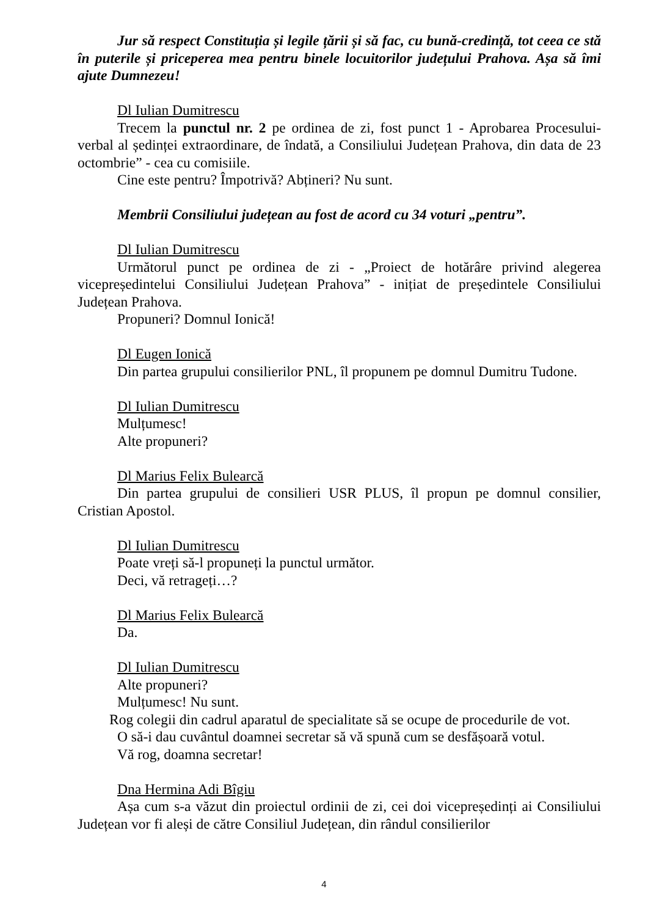Jur să respect Constituția și legile țării și să fac, cu bună-credință, tot ceea ce stă în puterile și priceperea mea pentru binele locuitorilor județului Prahova. Așa să îmi ajute Dumnezeu!
Dl Iulian Dumitrescu
Trecem la punctul nr. 2 pe ordinea de zi, fost punct 1 - Aprobarea Procesului-verbal al ședinței extraordinare, de îndată, a Consiliului Județean Prahova, din data de 23 octombrie” - cea cu comisiile.
Cine este pentru? Împotrivă? Abțineri? Nu sunt.
Membrii Consiliului județean au fost de acord cu 34 voturi „pentru”.
Dl Iulian Dumitrescu
Următorul punct pe ordinea de zi - „Proiect de hotărâre privind alegerea vicepreședintelui Consiliului Județean Prahova” - inițiat de președintele Consiliului Județean Prahova.
Propuneri? Domnul Ionică!
Dl Eugen Ionică
Din partea grupului consilierilor PNL, îl propunem pe domnul Dumitru Tudone.
Dl Iulian Dumitrescu
Mulțumesc!
Alte propuneri?
Dl Marius Felix Bulearcă
Din partea grupului de consilieri USR PLUS, îl propun pe domnul consilier, Cristian Apostol.
Dl Iulian Dumitrescu
Poate vreți să-l propuneți la punctul următor.
Deci, vă retrageți…?
Dl Marius Felix Bulearcă
Da.
Dl Iulian Dumitrescu
Alte propuneri?
Mulțumesc! Nu sunt.
Rog colegii din cadrul aparatul de specialitate să se ocupe de procedurile de vot.
O să-i dau cuvântul doamnei secretar să vă spună cum se desfășoară votul.
Vă rog, doamna secretar!
Dna Hermina Adi Bîgiu
Așa cum s-a văzut din proiectul ordinii de zi, cei doi vicepreședinți ai Consiliului Județean vor fi aleși de către Consiliul Județean, din rândul consilierilor
4